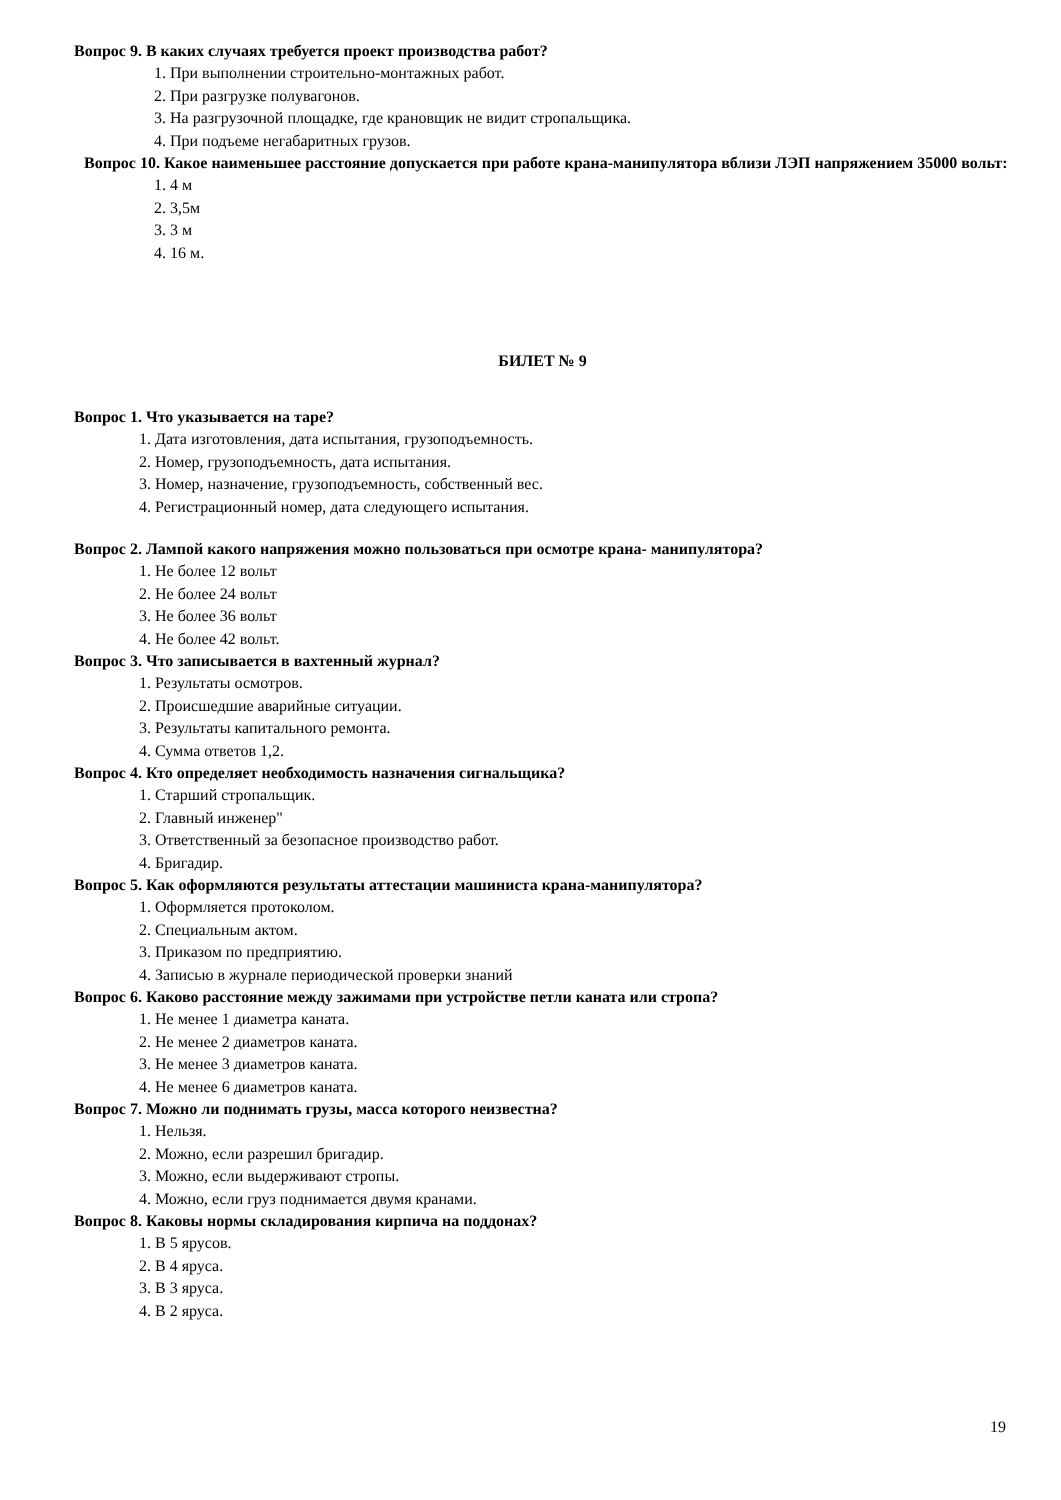Вопрос 9. В каких случаях требуется проект производства работ?
1. При выполнении строительно-монтажных работ.
2. При разгрузке полувагонов.
3. На разгрузочной площадке, где крановщик не видит стропальщика.
4. При подъеме негабаритных грузов.
Вопрос 10. Какое наименьшее расстояние допускается при работе крана-манипулятора вблизи ЛЭП напряжением 35000 вольт:
1. 4 м
2. 3,5м
3. 3 м
4. 16 м.
БИЛЕТ № 9
Вопрос 1. Что указывается на таре?
1. Дата изготовления, дата испытания, грузоподъемность.
2. Номер, грузоподъемность, дата испытания.
3. Номер, назначение, грузоподъемность, собственный вес.
4. Регистрационный номер, дата следующего испытания.
Вопрос 2. Лампой какого напряжения можно пользоваться при осмотре крана- манипулятора?
1. Не более 12 вольт
2. Не более 24 вольт
3. Не более 36 вольт
4. Не более 42 вольт.
Вопрос 3. Что записывается в вахтенный журнал?
1. Результаты осмотров.
2. Происшедшие аварийные ситуации.
3. Результаты капитального ремонта.
4. Сумма ответов 1,2.
Вопрос 4. Кто определяет необходимость назначения сигнальщика?
1. Старший стропальщик.
2. Главный инженер"
3. Ответственный за безопасное производство работ.
4. Бригадир.
Вопрос 5. Как оформляются результаты аттестации машиниста крана-манипулятора?
1. Оформляется протоколом.
2. Специальным актом.
3. Приказом по предприятию.
4. Записью в журнале периодической проверки знаний
Вопрос 6. Каково расстояние между зажимами при устройстве петли каната или стропа?
1. Не менее 1 диаметра каната.
2. Не менее 2 диаметров каната.
3. Не менее 3 диаметров каната.
4. Не менее 6 диаметров каната.
Вопрос 7. Можно ли поднимать грузы, масса которого неизвестна?
1. Нельзя.
2. Можно, если разрешил бригадир.
3. Можно, если выдерживают стропы.
4. Можно, если груз поднимается двумя кранами.
Вопрос 8. Каковы нормы складирования кирпича на поддонах?
1. В 5 ярусов.
2. В 4 яруса.
3. В 3 яруса.
4. В 2 яруса.
19